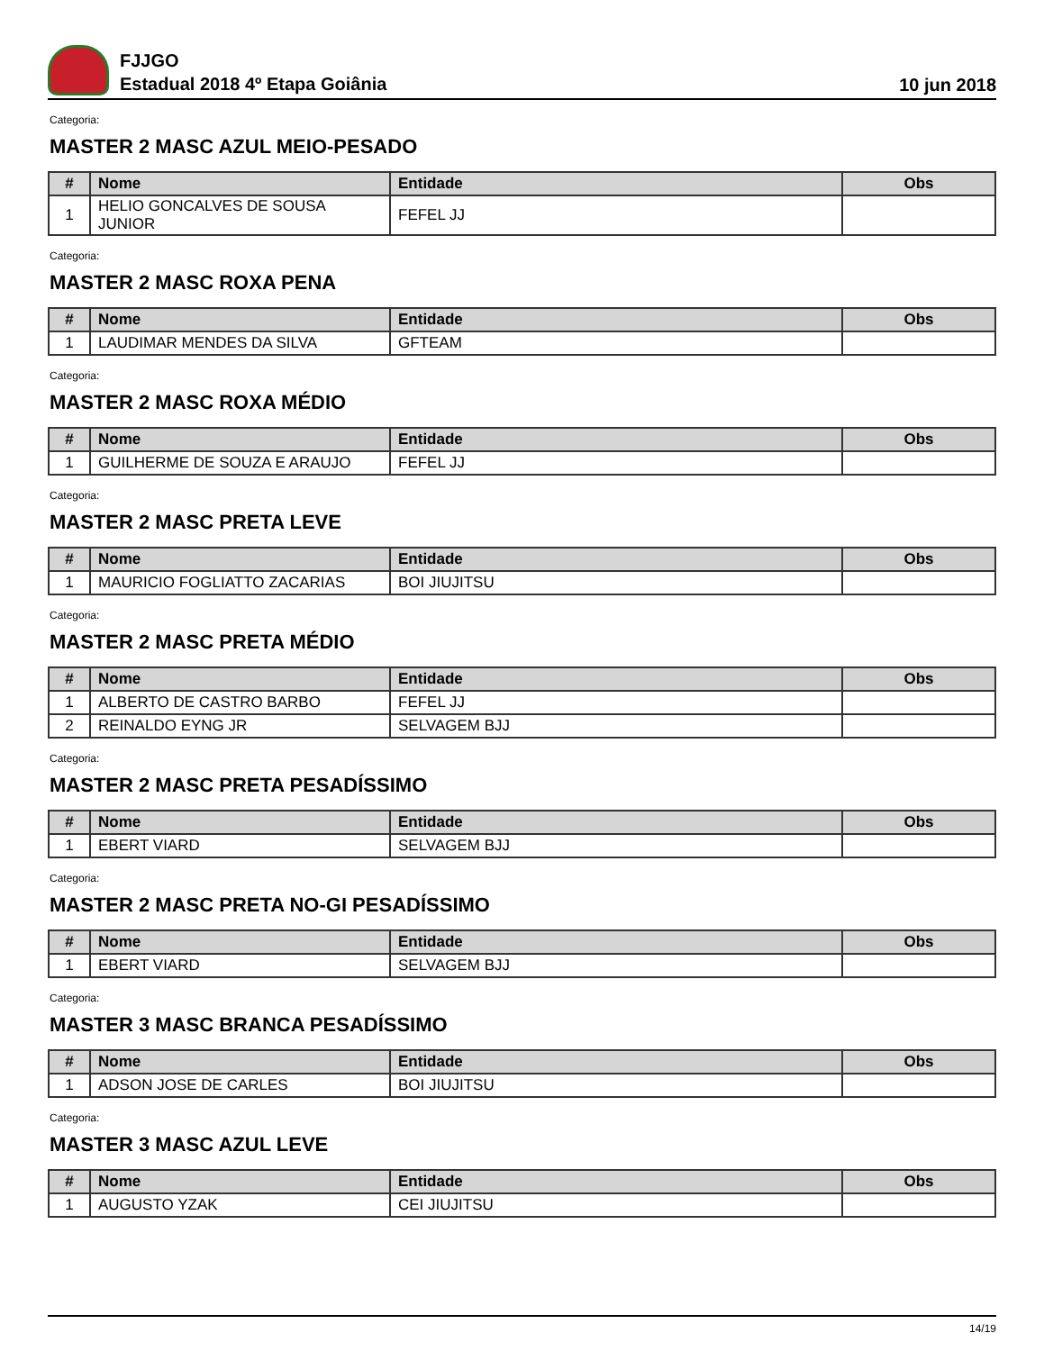FJJGO
Estadual 2018 4º Etapa Goiânia
10 jun 2018
Categoria:
MASTER 2 MASC AZUL MEIO-PESADO
| # | Nome | Entidade | Obs |
| --- | --- | --- | --- |
| 1 | HELIO GONCALVES DE SOUSA JUNIOR | FEFEL JJ | |
Categoria:
MASTER 2 MASC ROXA PENA
| # | Nome | Entidade | Obs |
| --- | --- | --- | --- |
| 1 | LAUDIMAR MENDES DA SILVA | GFTEAM | |
Categoria:
MASTER 2 MASC ROXA MÉDIO
| # | Nome | Entidade | Obs |
| --- | --- | --- | --- |
| 1 | GUILHERME DE SOUZA E ARAUJO | FEFEL JJ | |
Categoria:
MASTER 2 MASC PRETA LEVE
| # | Nome | Entidade | Obs |
| --- | --- | --- | --- |
| 1 | MAURICIO FOGLIATTO ZACARIAS | BOI JIUJITSU | |
Categoria:
MASTER 2 MASC PRETA MÉDIO
| # | Nome | Entidade | Obs |
| --- | --- | --- | --- |
| 1 | ALBERTO DE CASTRO BARBO | FEFEL JJ | |
| 2 | REINALDO EYNG JR | SELVAGEM BJJ | |
Categoria:
MASTER 2 MASC PRETA PESADÍSSIMO
| # | Nome | Entidade | Obs |
| --- | --- | --- | --- |
| 1 | EBERT VIARD | SELVAGEM BJJ | |
Categoria:
MASTER 2 MASC PRETA NO-GI PESADÍSSIMO
| # | Nome | Entidade | Obs |
| --- | --- | --- | --- |
| 1 | EBERT VIARD | SELVAGEM BJJ | |
Categoria:
MASTER 3 MASC BRANCA PESADÍSSIMO
| # | Nome | Entidade | Obs |
| --- | --- | --- | --- |
| 1 | ADSON JOSE DE CARLES | BOI JIUJITSU | |
Categoria:
MASTER 3 MASC AZUL LEVE
| # | Nome | Entidade | Obs |
| --- | --- | --- | --- |
| 1 | AUGUSTO YZAK | CEI JIUJITSU | |
14/19